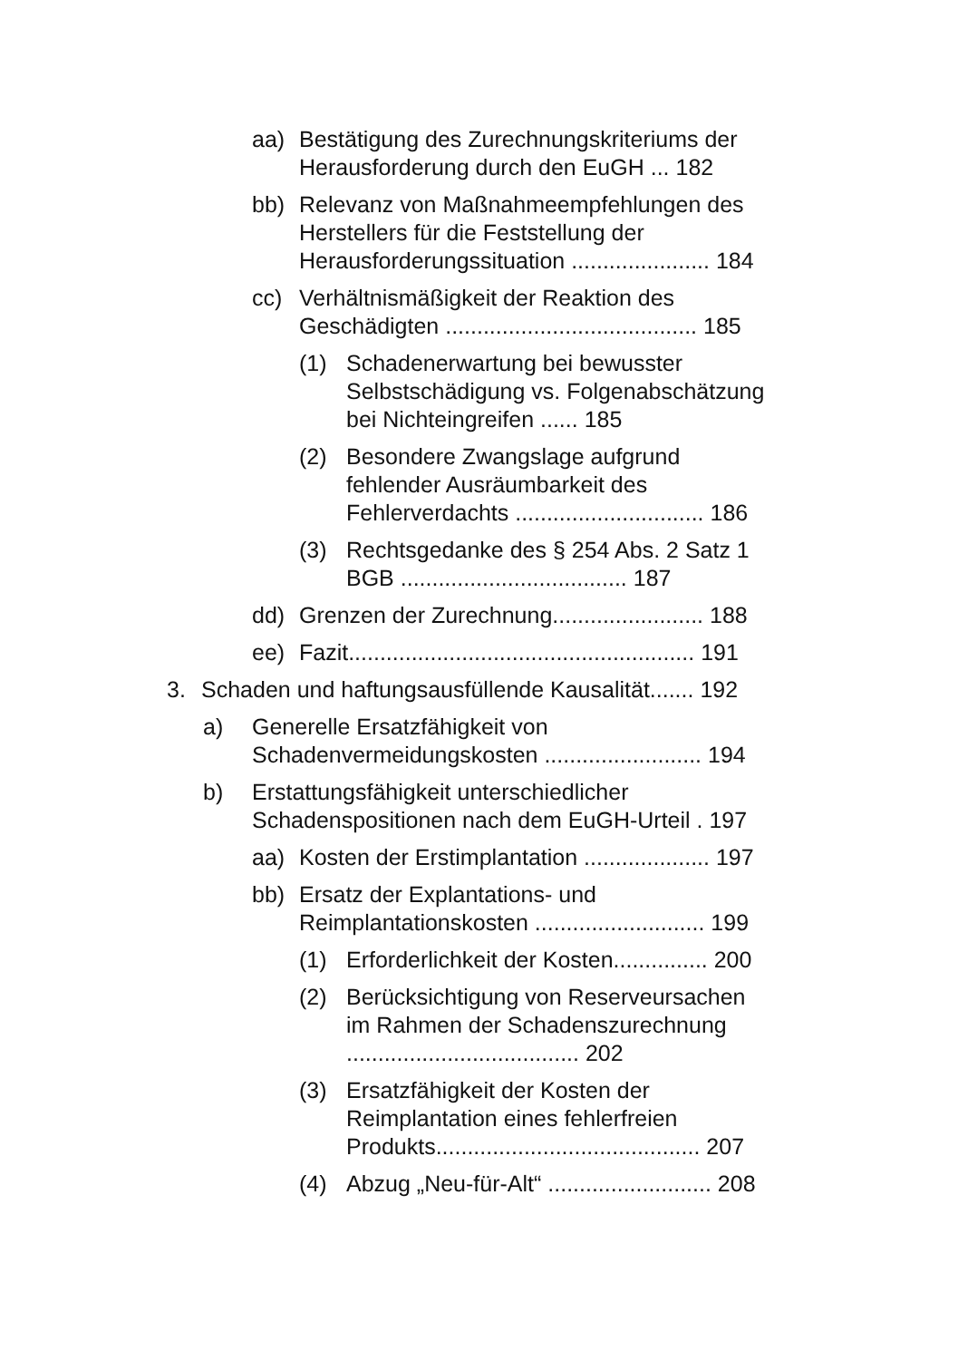aa) Bestätigung des Zurechnungskriteriums der Herausforderung durch den EuGH ... 182
bb) Relevanz von Maßnahmeempfehlungen des Herstellers für die Feststellung der Herausforderungssituation ...................... 184
cc) Verhältnismäßigkeit der Reaktion des Geschädigten ........................................ 185
(1) Schadenerwartung bei bewusster Selbstschädigung vs. Folgen­abschätzung bei Nichteingreifen ...... 185
(2) Besondere Zwangslage aufgrund fehlender Ausräumbarkeit des Fehlerverdachts .............................. 186
(3) Rechtsgedanke des § 254 Abs. 2 Satz 1 BGB .................................... 187
dd) Grenzen der Zurechnung........................ 188
ee) Fazit....................................................... 191
3. Schaden und haftungsausfüllende Kausalität....... 192
a) Generelle Ersatzfähigkeit von Schadenvermeidungskosten ......................... 194
b) Erstattungsfähigkeit unterschiedlicher Schadenspositionen nach dem EuGH-Urteil . 197
aa) Kosten der Erstimplantation .................... 197
bb) Ersatz der Explantations- und Reimplantationskosten ........................... 199
(1) Erforderlichkeit der Kosten............... 200
(2) Berücksichtigung von Reserve­ursachen im Rahmen der Schadens­zurechnung ..................................... 202
(3) Ersatzfähigkeit der Kosten der Reimplantation eines fehlerfreien Produkts.......................................... 207
(4) Abzug „Neu-für-Alt“ .......................... 208